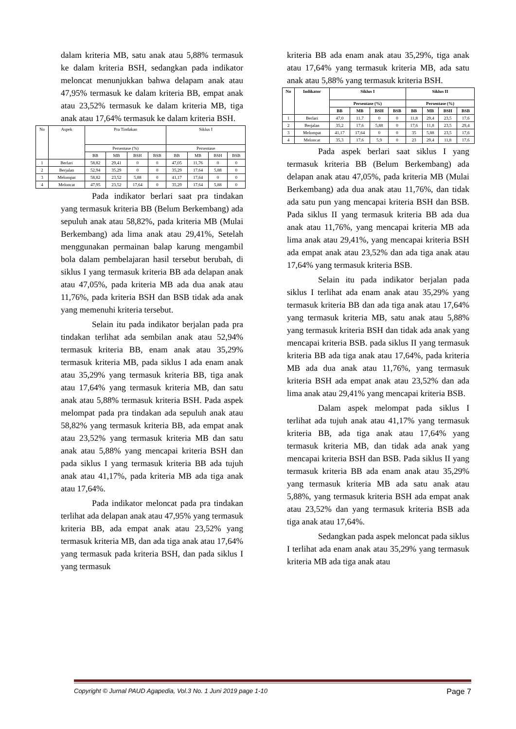dalam kriteria MB, satu anak atau 5,88% termasuk ke dalam kriteria BSH, sedangkan pada indikator meloncat menunjukkan bahwa delapam anak atau 47,95% termasuk ke dalam kriteria BB, empat anak atau 23,52% termasuk ke dalam kriteria MB, tiga anak atau 17,64% termasuk ke dalam kriteria BSH.
| No | Aspek | Pra Tindakan | | | | Siklus I | | | |
| --- | --- | --- | --- | --- | --- | --- | --- | --- | --- |
| | | Persentase (%) | | | | Persentase | | | |
| | | BB | MB | BSH | BSB | BB | MB | BSH | BSB |
| 1 | Berlari | 58,82 | 29,41 | 0 | 0 | 47,05 | 11,76 | 0 | 0 |
| 2 | Berjalan | 52,94 | 35,29 | 0 | 0 | 35,29 | 17,64 | 5,88 | 0 |
| 3 | Melompat | 58,82 | 23,52 | 5,88 | 0 | 41,17 | 17,64 | 0 | 0 |
| 4 | Meloncat | 47,95 | 23,52 | 17,64 | 0 | 35,29 | 17,64 | 5,88 | 0 |
Pada indikator berlari saat pra tindakan yang termasuk kriteria BB (Belum Berkembang) ada sepuluh anak atau 58,82%, pada kriteria MB (Mulai Berkembang) ada lima anak atau 29,41%, Setelah menggunakan permainan balap karung mengambil bola dalam pembelajaran hasil tersebut berubah, di siklus I yang termasuk kriteria BB ada delapan anak atau 47,05%, pada kriteria MB ada dua anak atau 11,76%, pada kriteria BSH dan BSB tidak ada anak yang memenuhi kriteria tersebut.
Selain itu pada indikator berjalan pada pra tindakan terlihat ada sembilan anak atau 52,94% termasuk kriteria BB, enam anak atau 35,29% termasuk kriteria MB, pada siklus I ada enam anak atau 35,29% yang termasuk kriteria BB, tiga anak atau 17,64% yang termasuk kriteria MB, dan satu anak atau 5,88% termasuk kriteria BSH. Pada aspek melompat pada pra tindakan ada sepuluh anak atau 58,82% yang termasuk kriteria BB, ada empat anak atau 23,52% yang termasuk kriteria MB dan satu anak atau 5,88% yang mencapai kriteria BSH dan pada siklus I yang termasuk kriteria BB ada tujuh anak atau 41,17%, pada kriteria MB ada tiga anak atau 17,64%.
Pada indikator meloncat pada pra tindakan terlihat ada delapan anak atau 47,95% yang termasuk kriteria BB, ada empat anak atau 23,52% yang termasuk kriteria MB, dan ada tiga anak atau 17,64% yang termasuk pada kriteria BSH, dan pada siklus I yang termasuk
kriteria BB ada enam anak atau 35,29%, tiga anak atau 17,64% yang termasuk kriteria MB, ada satu anak atau 5,88% yang termasuk kriteria BSH.
| No | Indikator | Siklus I | | | | Siklus II | | | |
| --- | --- | --- | --- | --- | --- | --- | --- | --- | --- |
| | | Persentase (%) | | | | Persentase (%) | | | |
| | | BB | MB | BSH | BSB | BB | MB | BSH | BSB |
| 1 | Berlari | 47,0 | 11,7 | 0 | 0 | 11,8 | 29,4 | 23,5 | 17,6 |
| 2 | Berjalan | 35,2 | 17,6 | 5,88 | 0 | 17,6 | 11,8 | 23,5 | 29,4 |
| 3 | Melompat | 41,17 | 17,64 | 0 | 0 | 35 | 5,88 | 23,5 | 17,6 |
| 4 | Meloncat | 35,3 | 17,6 | 5,9 | 0 | 23 | 29,4 | 11,8 | 17,6 |
Pada aspek berlari saat siklus I yang termasuk kriteria BB (Belum Berkembang) ada delapan anak atau 47,05%, pada kriteria MB (Mulai Berkembang) ada dua anak atau 11,76%, dan tidak ada satu pun yang mencapai kriteria BSH dan BSB. Pada siklus II yang termasuk kriteria BB ada dua anak atau 11,76%, yang mencapai kriteria MB ada lima anak atau 29,41%, yang mencapai kriteria BSH ada empat anak atau 23,52% dan ada tiga anak atau 17,64% yang termasuk kriteria BSB.
Selain itu pada indikator berjalan pada siklus I terlihat ada enam anak atau 35,29% yang termasuk kriteria BB dan ada tiga anak atau 17,64% yang termasuk kriteria MB, satu anak atau 5,88% yang termasuk kriteria BSH dan tidak ada anak yang mencapai kriteria BSB. pada siklus II yang termasuk kriteria BB ada tiga anak atau 17,64%, pada kriteria MB ada dua anak atau 11,76%, yang termasuk kriteria BSH ada empat anak atau 23,52% dan ada lima anak atau 29,41% yang mencapai kriteria BSB.
Dalam aspek melompat pada siklus I terlihat ada tujuh anak atau 41,17% yang termasuk kriteria BB, ada tiga anak atau 17,64% yang termasuk kriteria MB, dan tidak ada anak yang mencapai kriteria BSH dan BSB. Pada siklus II yang termasuk kriteria BB ada enam anak atau 35,29% yang termasuk kriteria MB ada satu anak atau 5,88%, yang termasuk kriteria BSH ada empat anak atau 23,52% dan yang termasuk kriteria BSB ada tiga anak atau 17,64%.
Sedangkan pada aspek meloncat pada siklus I terlihat ada enam anak atau 35,29% yang termasuk kriteria MB ada tiga anak atau
Copyright © Jurnal PAUD Agapedia, Vol.3 No. 1 Juni 2019 page 1-10 Page 7